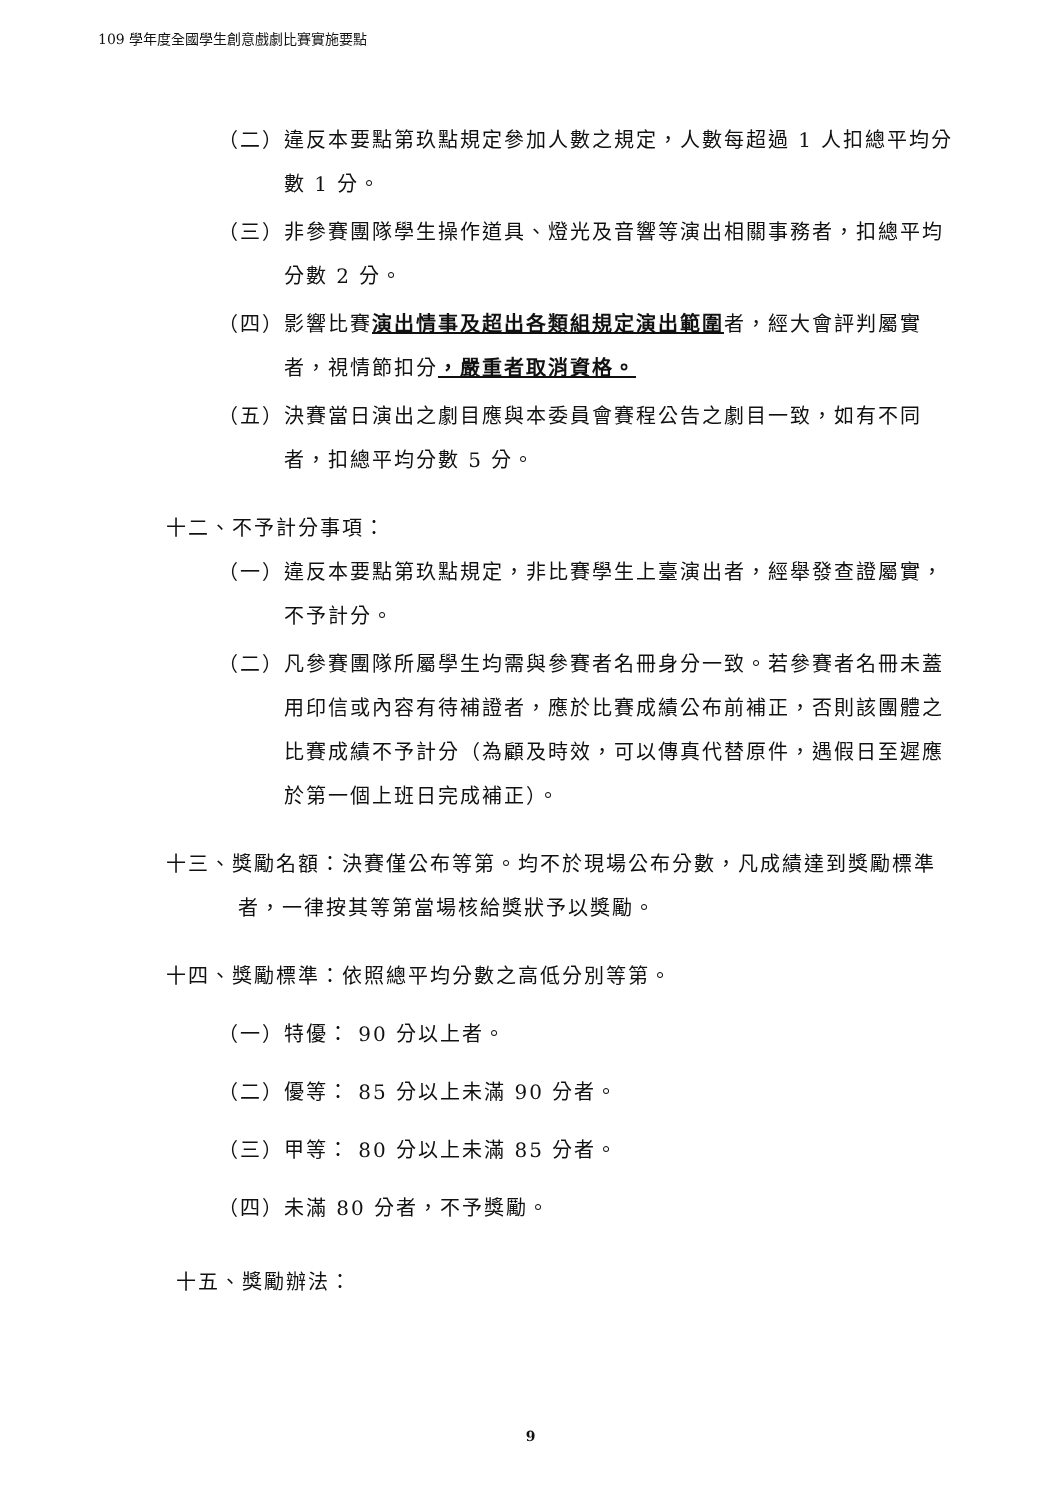109 學年度全國學生創意戲劇比賽實施要點
（二）違反本要點第玖點規定參加人數之規定，人數每超過 1 人扣總平均分數 1 分。
（三）非參賽團隊學生操作道具、燈光及音響等演出相關事務者，扣總平均分數 2 分。
（四）影響比賽演出情事及超出各類組規定演出範圍者，經大會評判屬實者，視情節扣分，嚴重者取消資格。
（五）決賽當日演出之劇目應與本委員會賽程公告之劇目一致，如有不同者，扣總平均分數 5 分。
十二、不予計分事項：
（一）違反本要點第玖點規定，非比賽學生上臺演出者，經舉發查證屬實，不予計分。
（二）凡參賽團隊所屬學生均需與參賽者名冊身分一致。若參賽者名冊未蓋用印信或內容有待補證者，應於比賽成績公布前補正，否則該團體之比賽成績不予計分（為顧及時效，可以傳真代替原件，遇假日至遲應於第一個上班日完成補正）。
十三、獎勵名額：決賽僅公布等第。均不於現場公布分數，凡成績達到獎勵標準者，一律按其等第當場核給獎狀予以獎勵。
十四、獎勵標準：依照總平均分數之高低分別等第。
（一）特優： 90 分以上者。
（二）優等： 85 分以上未滿 90 分者。
（三）甲等： 80 分以上未滿 85 分者。
（四）未滿 80 分者，不予獎勵。
十五、獎勵辦法：
9